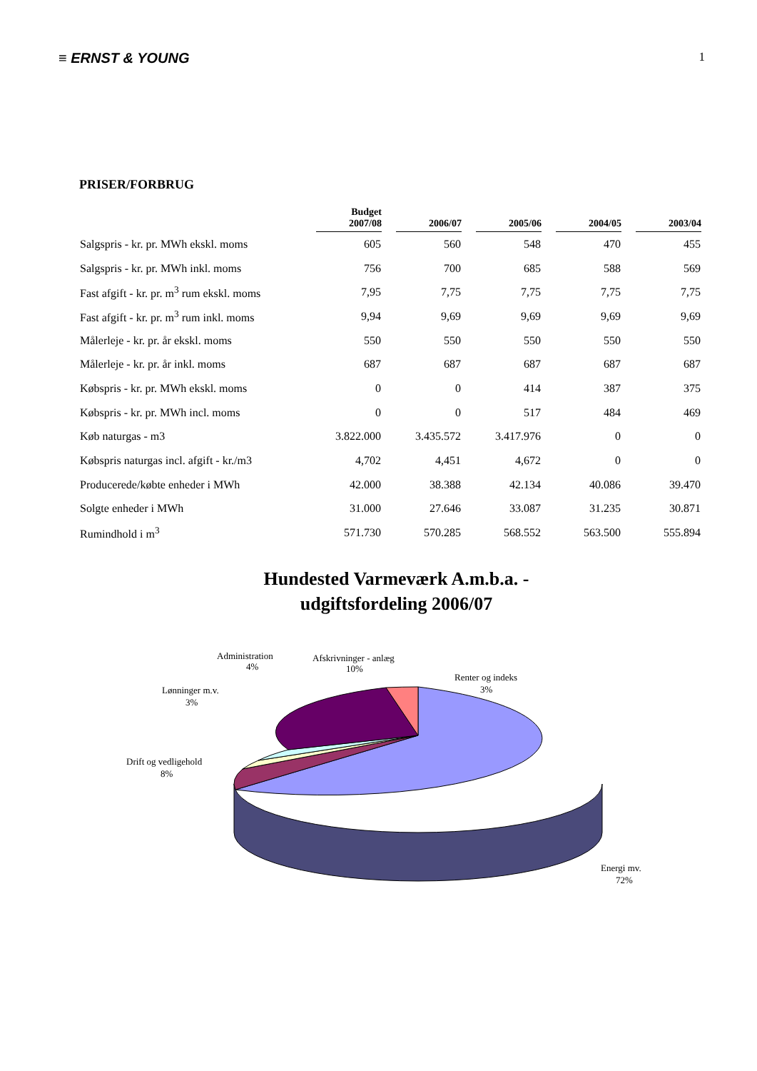≡ ERNST & YOUNG 1
PRISER/FORBRUG
| | Budget 2007/08 | | 2006/07 | | 2005/06 | | 2004/05 | | 2003/04 |
| --- | --- | --- | --- | --- | --- | --- | --- | --- | --- |
| Salgspris - kr. pr. MWh ekskl. moms | 605 | | 560 | | 548 | | 470 | | 455 |
| Salgspris - kr. pr. MWh inkl. moms | 756 | | 700 | | 685 | | 588 | | 569 |
| Fast afgift - kr. pr. m<sup>3</sup> rum ekskl. moms | 7,95 | | 7,75 | | 7,75 | | 7,75 | | 7,75 |
| Fast afgift - kr. pr. m<sup>3</sup> rum inkl. moms | 9,94 | | 9,69 | | 9,69 | | 9,69 | | 9,69 |
| Målerleje - kr. pr. år ekskl. moms | 550 | | 550 | | 550 | | 550 | | 550 |
| Målerleje - kr. pr. år inkl. moms | 687 | | 687 | | 687 | | 687 | | 687 |
| Købspris - kr. pr. MWh ekskl. moms | 0 | | 0 | | 414 | | 387 | | 375 |
| Købspris - kr. pr. MWh incl. moms | 0 | | 0 | | 517 | | 484 | | 469 |
| Køb naturgas - m3 | 3.822.000 | | 3.435.572 | | 3.417.976 | | 0 | | 0 |
| Købspris naturgas incl. afgift - kr./m3 | 4,702 | | 4,451 | | 4,672 | | 0 | | 0 |
| Producerede/købte enheder i MWh | 42.000 | | 38.388 | | 42.134 | | 40.086 | | 39.470 |
| Solgte enheder i MWh | 31.000 | | 27.646 | | 33.087 | | 31.235 | | 30.871 |
| Rumindhold i m<sup>3</sup> | 571.730 | | 570.285 | | 568.552 | | 563.500 | | 555.894 |
Hundested Varmeværk A.m.b.a. -
udgiftsfordeling 2006/07
Administration
4%
Afskrivninger - anlæg
10%
Renter og indeks
3%
Lønninger m.v.
3%
Drift og vedligehold
8%
Energi mv.
72%